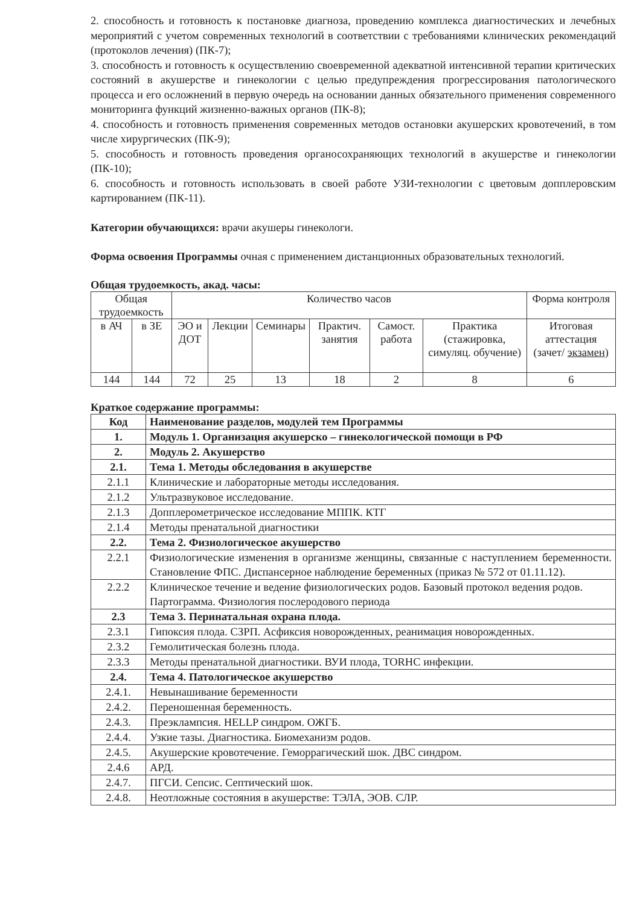2. способность и готовность к постановке диагноза, проведению комплекса диагностических и лечебных мероприятий с учетом современных технологий в соответствии с требованиями клинических рекомендаций (протоколов лечения) (ПК-7);
3. способность и готовность к осуществлению своевременной адекватной интенсивной терапии критических состояний в акушерстве и гинекологии с целью предупреждения прогрессирования патологического процесса и его осложнений в первую очередь на основании данных обязательного применения современного мониторинга функций жизненно-важных органов (ПК-8);
4. способность и готовность применения современных методов остановки акушерских кровотечений, в том числе хирургических (ПК-9);
5. способность и готовность проведения органосохраняющих технологий в акушерстве и гинекологии (ПК-10);
6. способность и готовность использовать в своей работе УЗИ-технологии с цветовым допплеровским картированием (ПК-11).
Категории обучающихся: врачи акушеры гинекологи.
Форма освоения Программы очная с применением дистанционных образовательных технологий.
Общая трудоемкость, акад. часы:
| Общая трудоемкость | | Количество часов | | | | | | Форма контроля |
| --- | --- | --- | --- | --- | --- | --- | --- | --- |
| в АЧ | в ЗЕ | ЭО и ДОТ | Лекции | Семинары | Практич. занятия | Самост. работа | Практика (стажировка, симуляц. обучение) | Итоговая аттестация (зачет/ экзамен ) |
| 144 | 144 | 72 | 25 | 13 | 18 | 2 | 8 | 6 |
Краткое содержание программы:
| Код | Наименование разделов, модулей тем Программы |
| 1. | Модуль 1. Организация акушерско – гинекологической помощи в РФ |
| 2. | Модуль 2. Акушерство |
| 2.1. | Тема 1. Методы обследования в акушерстве |
| 2.1.1 | Клинические и лабораторные методы исследования. |
| 2.1.2 | Ультразвуковое исследование. |
| 2.1.3 | Допплерометрическое исследование МППК. КТГ |
| 2.1.4 | Методы пренатальной диагностики |
| 2.2. | Тема 2. Физиологическое акушерство |
| 2.2.1 | Физиологические изменения в организме женщины, связанные с наступлением беременности. Становление ФПС. Диспансерное наблюдение беременных (приказ № 572 от 01.11.12). |
| 2.2.2 | Клиническое течение и ведение физиологических родов. Базовый протокол ведения родов. Партограмма. Физиология послеродового периода |
| 2.3 | Тема 3. Перинатальная охрана плода. |
| 2.3.1 | Гипоксия плода. СЗРП. Асфиксия новорожденных, реанимация новорожденных. |
| 2.3.2 | Гемолитическая болезнь плода. |
| 2.3.3 | Методы пренатальной диагностики. ВУИ плода, TORHC инфекции. |
| 2.4. | Тема 4. Патологическое акушерство |
| 2.4.1. | Невынашивание беременности |
| 2.4.2. | Переношенная беременность. |
| 2.4.3. | Преэклампсия. HELLP синдром. ОЖГБ. |
| 2.4.4. | Узкие тазы. Диагностика. Биомеханизм родов. |
| 2.4.5. | Акушерские кровотечение. Геморрагический шок. ДВС синдром. |
| 2.4.6 | АРД. |
| 2.4.7. | ПГСИ. Сепсис. Септический шок. |
| 2.4.8. | Неотложные состояния в акушерстве: ТЭЛА, ЭОВ. СЛР. |